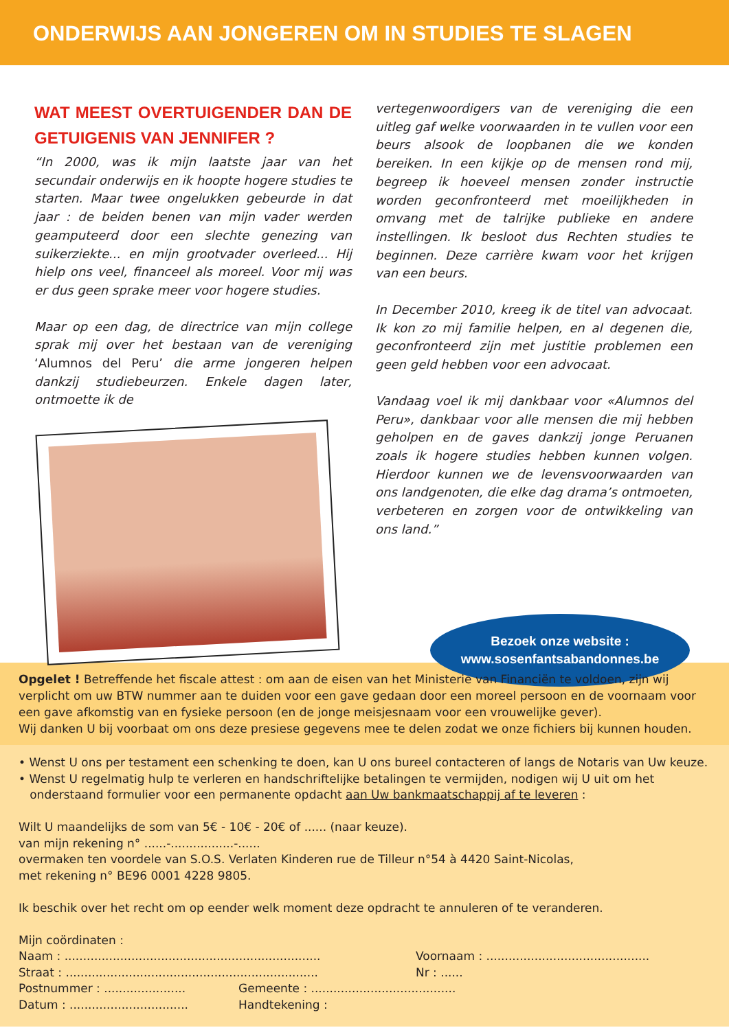ONDERWIJS AAN JONGEREN OM IN STUDIES TE SLAGEN
WAT MEEST OVERTUIGENDER DAN DE GETUIGENIS VAN JENNIFER ?
“In 2000, was ik mijn laatste jaar van het secundair onderwijs en ik hoopte hogere studies te starten. Maar twee ongelukken gebeurde in dat jaar : de beiden benen van mijn vader werden geamputeerd door een slechte genezing van suikerziekte... en mijn grootvader overleed... Hij hielp ons veel, financeel als moreel. Voor mij was er dus geen sprake meer voor hogere studies.
Maar op een dag, de directrice van mijn college sprak mij over het bestaan van de vereniging ‘Alumnos del Peru’ die arme jongeren helpen dankzij studiebeurzen. Enkele dagen later, ontmoette ik de
vertegenwoordigers van de vereniging die een uitleg gaf welke voorwaarden in te vullen voor een beurs alsook de loopbanen die we konden bereiken. In een kijkje op de mensen rond mij, begreep ik hoeveel mensen zonder instructie worden geconfronteerd met moeilijkheden in omvang met de talrijke publieke en andere instellingen. Ik besloot dus Rechten studies te beginnen. Deze carrière kwam voor het krijgen van een beurs.
In December 2010, kreeg ik de titel van advocaat. Ik kon zo mij familie helpen, en al degenen die, geconfronteerd zijn met justitie problemen een geen geld hebben voor een advocaat.
Vandaag voel ik mij dankbaar voor «Alumnos del Peru», dankbaar voor alle mensen die mij hebben geholpen en de gaves dankzij jonge Peruanen zoals ik hogere studies hebben kunnen volgen. Hierdoor kunnen we de levensvoorwaarden van ons landgenoten, die elke dag drama’s ontmoeten, verbeteren en zorgen voor de ontwikkeling van ons land.”
Bezoek onze website :
www.sosenfantsabandonnes.be
Opgelet ! Betreffende het fiscale attest : om aan de eisen van het Ministerie van Financiën te voldoen, zijn wij verplicht om uw BTW nummer aan te duiden voor een gave gedaan door een moreel persoon en de voornaam voor een gave afkomstig van en fysieke persoon (en de jonge meisjesnaam voor een vrouwelijke gever).
Wij danken U bij voorbaat om ons deze presiese gegevens mee te delen zodat we onze fichiers bij kunnen houden.
• Wenst U ons per testament een schenking te doen, kan U ons bureel contacteren of langs de Notaris van Uw keuze.
• Wenst U regelmatig hulp te verleren en handschriftelijke betalingen te vermijden, nodigen wij U uit om het
onderstaand formulier voor een permanente opdacht aan Uw bankmaatschappij af te leveren :
Wilt U maandelijks de som van 5€ - 10€ - 20€ of ...... (naar keuze).
van mijn rekening n° ......-.................-......
overmaken ten voordele van S.O.S. Verlaten Kinderen rue de Tilleur n°54 à 4420 Saint-Nicolas,
met rekening n° BE96 0001 4228 9805.
Ik beschik over het recht om op eender welk moment deze opdracht te annuleren of te veranderen.
Mijn coördinaten :
Naam : ..................................................................... Voornaam : ............................................
Straat : .................................................................... Nr : ......
Postnummer : ...................... Gemeente : .......................................
Datum : ................................ Handtekening :